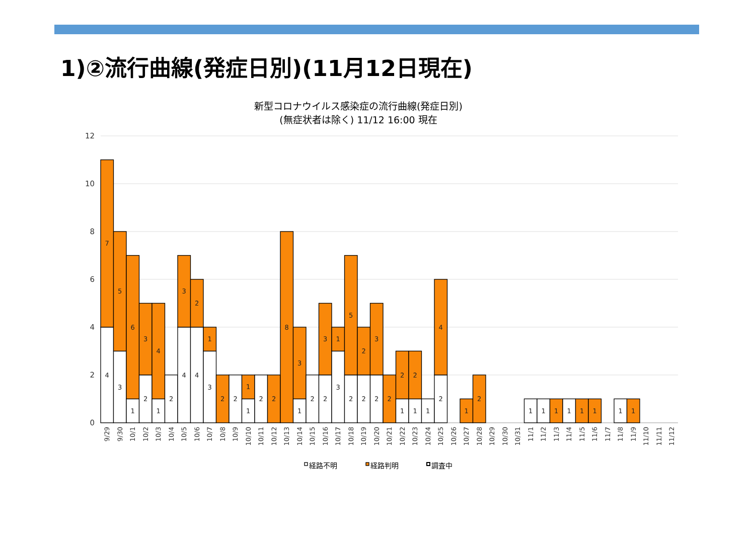1)②流行曲線(発症日別)(11月12日現在)
新型コロナウイルス感染症の流行曲線(発症日別)
(無症状者は除く) 11/12 16:00 現在
12
10
8
6
4
2
0
4
7
3
5
1
6
2
3
1
4
2
4
3
4
2
3
1
2
2
1
1
2
2
8
1
3
2
2
3
3
1
2
5
2
2
2
3
2
1
2
1
2
1
2
4
1
2
1
1
1
1
1
1
1
1
9/29
9/30
10/1
10/2
10/3
10/4
10/5
10/6
10/7
10/8
10/9
10/10
10/11
10/12
10/13
10/14
10/15
10/16
10/17
10/18
10/19
10/20
10/21
10/22
10/23
10/24
10/25
10/26
10/27
10/28
10/29
10/30
10/31
11/1
11/2
11/3
11/4
11/5
11/6
11/7
11/8
11/9
11/10
11/11
11/12
経路不明
経路判明
調査中